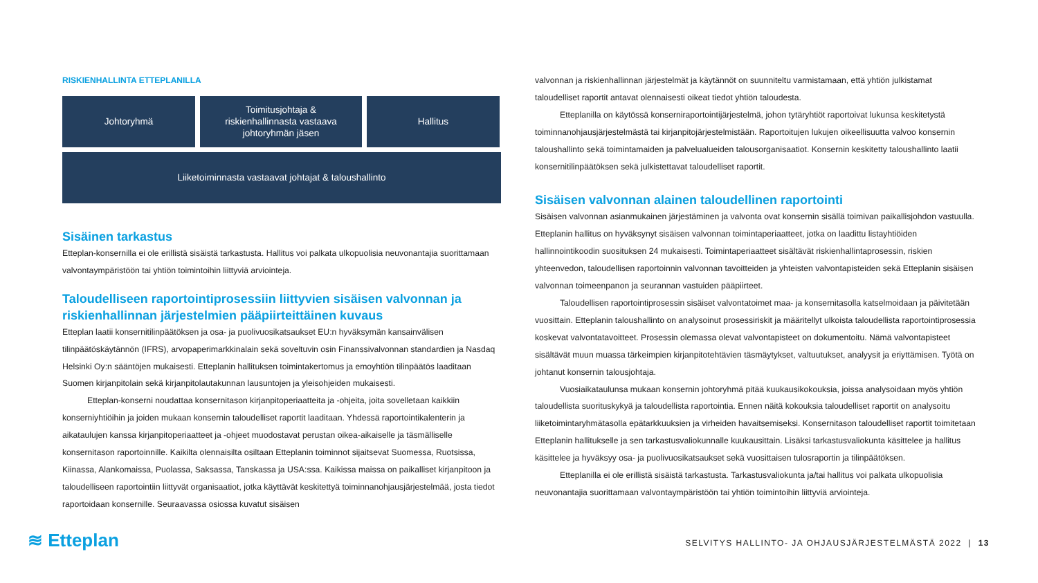RISKIENHALLINTA ETTEPLANILLA
Johtoryhmä Toimitusjohtaja &
riskienhallinnasta vastaava
johtoryhmän jäsen
Hallitus
Liiketoiminnasta vastaavat johtajat & taloushallinto
Sisäinen tarkastus
Etteplan-konsernilla ei ole erillistä sisäistä tarkastusta. Hallitus voi palkata ulkopuolisia neuvonantajia suorittamaan valvontaympäristöön tai yhtiön toimintoihin liittyviä arviointeja.
Taloudelliseen raportointiprosessiin liittyvien sisäisen valvonnan ja riskienhallinnan järjestelmien pääpiirteittäinen kuvaus
Etteplan laatii konsernitilinpäätöksen ja osa- ja puolivuosikatsaukset EU:n hyväksymän kansainvälisen tilinpäätöskäytännön (IFRS), arvopaperimarkkinalain sekä soveltuvin osin Finanssivalvonnan standardien ja Nasdaq Helsinki Oy:n sääntöjen mukaisesti. Etteplanin hallituksen toimintakertomus ja emoyhtiön tilinpäätös laaditaan Suomen kirjanpitolain sekä kirjanpitolautakunnan lausuntojen ja yleisohjeiden mukaisesti.
Etteplan-konserni noudattaa konsernitason kirjanpitoperiaatteita ja -ohjeita, joita sovelletaan kaikkiin konserniyhtiöihin ja joiden mukaan konsernin taloudelliset raportit laaditaan. Yhdessä raportointikalenterin ja aikataulujen kanssa kirjanpitoperiaatteet ja -ohjeet muodostavat perustan oikea-aikaiselle ja täsmälliselle konsernitason raportoinnille. Kaikilta olennaisilta osiltaan Etteplanin toiminnot sijaitsevat Suomessa, Ruotsissa, Kiinassa, Alankomaissa, Puolassa, Saksassa, Tanskassa ja USA:ssa. Kaikissa maissa on paikalliset kirjanpitoon ja taloudelliseen raportointiin liittyvät organisaatiot, jotka käyttävät keskitettyä toiminnanohjausjärjestelmää, josta tiedot raportoidaan konsernille. Seuraavassa osiossa kuvatut sisäisen
valvonnan ja riskienhallinnan järjestelmät ja käytännöt on suunniteltu varmistamaan, että yhtiön julkistamat taloudelliset raportit antavat olennaisesti oikeat tiedot yhtiön taloudesta.
Etteplanilla on käytössä konserniraportointijärjestelmä, johon tytäryhtiöt raportoivat lukunsa keskitetystä toiminnanohjausjärjestelmästä tai kirjanpitojärjestelmistään. Raportoitujen lukujen oikeellisuutta valvoo konsernin taloushallinto sekä toimintamaiden ja palvelualueiden talousorganisaatiot. Konsernin keskitetty taloushallinto laatii konsernitilinpäätöksen sekä julkistettavat taloudelliset raportit.
Sisäisen valvonnan alainen taloudellinen raportointi
Sisäisen valvonnan asianmukainen järjestäminen ja valvonta ovat konsernin sisällä toimivan paikallisjohdon vastuulla. Etteplanin hallitus on hyväksynyt sisäisen valvonnan toimintaperiaatteet, jotka on laadittu listayhtiöiden hallinnointikoodin suosituksen 24 mukaisesti. Toimintaperiaatteet sisältävät riskienhallintaprosessin, riskien yhteenvedon, taloudellisen raportoinnin valvonnan tavoitteiden ja yhteisten valvontapisteiden sekä Etteplanin sisäisen valvonnan toimeenpanon ja seurannan vastuiden pääpiirteet.
Taloudellisen raportointiprosessin sisäiset valvontatoimet maa- ja konsernitasolla katselmoidaan ja päivitetään vuosittain. Etteplanin taloushallinto on analysoinut prosessiriskit ja määritellyt ulkoista taloudellista raportointiprosessia koskevat valvontatavoitteet. Prosessin olemassa olevat valvontapisteet on dokumentoitu. Nämä valvontapisteet sisältävät muun muassa tärkeimpien kirjanpitotehtävien täsmäytykset, valtuutukset, analyysit ja eriyttämisen. Työtä on johtanut konsernin talousjohtaja.
Vuosiaikataulunsa mukaan konsernin johtoryhmä pitää kuukausikokouksia, joissa analysoidaan myös yhtiön taloudellista suorituskykyä ja taloudellista raportointia. Ennen näitä kokouksia taloudelliset raportit on analysoitu liiketoimintaryhmätasolla epätarkkuuksien ja virheiden havaitsemiseksi. Konsernitason taloudelliset raportit toimitetaan Etteplanin hallitukselle ja sen tarkastusvaliokunnalle kuukausittain. Lisäksi tarkastusvaliokunta käsittelee ja hallitus käsittelee ja hyväksyy osa- ja puolivuosikatsaukset sekä vuosittaisen tulosraportin ja tilinpäätöksen.
Etteplanilla ei ole erillistä sisäistä tarkastusta. Tarkastusvaliokunta ja/tai hallitus voi palkata ulkopuolisia neuvonantajia suorittamaan valvontaympäristöön tai yhtiön toimintoihin liittyviä arviointeja.
≋ Etteplan
SELVITYS HALLINTO- JA OHJAUSJÄRJESTELMÄSTÄ 2022 | 13